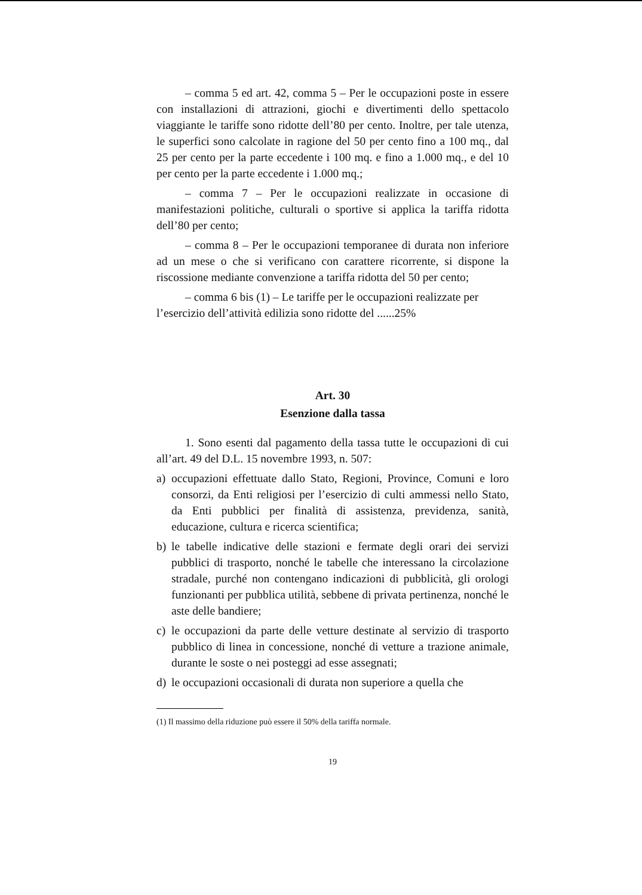– comma 5 ed art. 42, comma 5 – Per le occupazioni poste in essere con installazioni di attrazioni, giochi e divertimenti dello spettacolo viaggiante le tariffe sono ridotte dell’80 per cento. Inoltre, per tale utenza, le superfici sono calcolate in ragione del 50 per cento fino a 100 mq., dal 25 per cento per la parte eccedente i 100 mq. e fino a 1.000 mq., e del 10 per cento per la parte eccedente i 1.000 mq.;
– comma 7 – Per le occupazioni realizzate in occasione di manifestazioni politiche, culturali o sportive si applica la tariffa ridotta dell’80 per cento;
– comma 8 – Per le occupazioni temporanee di durata non inferiore ad un mese o che si verificano con carattere ricorrente, si dispone la riscossione mediante convenzione a tariffa ridotta del 50 per cento;
– comma 6 bis (1) – Le tariffe per le occupazioni realizzate per l’esercizio dell’attività edilizia sono ridotte del ......25%
Art. 30
Esenzione dalla tassa
1. Sono esenti dal pagamento della tassa tutte le occupazioni di cui all’art. 49 del D.L. 15 novembre 1993, n. 507:
a) occupazioni effettuate dallo Stato, Regioni, Province, Comuni e loro consorzi, da Enti religiosi per l’esercizio di culti ammessi nello Stato, da Enti pubblici per finalità di assistenza, previdenza, sanità, educazione, cultura e ricerca scientifica;
b) le tabelle indicative delle stazioni e fermate degli orari dei servizi pubblici di trasporto, nonché le tabelle che interessano la circolazione stradale, purché non contengano indicazioni di pubblicità, gli orologi funzionanti per pubblica utilità, sebbene di privata pertinenza, nonché le aste delle bandiere;
c) le occupazioni da parte delle vetture destinate al servizio di trasporto pubblico di linea in concessione, nonché di vetture a trazione animale, durante le soste o nei posteggi ad esse assegnati;
d) le occupazioni occasionali di durata non superiore a quella che
(1) Il massimo della riduzione può essere il 50% della tariffa normale.
19